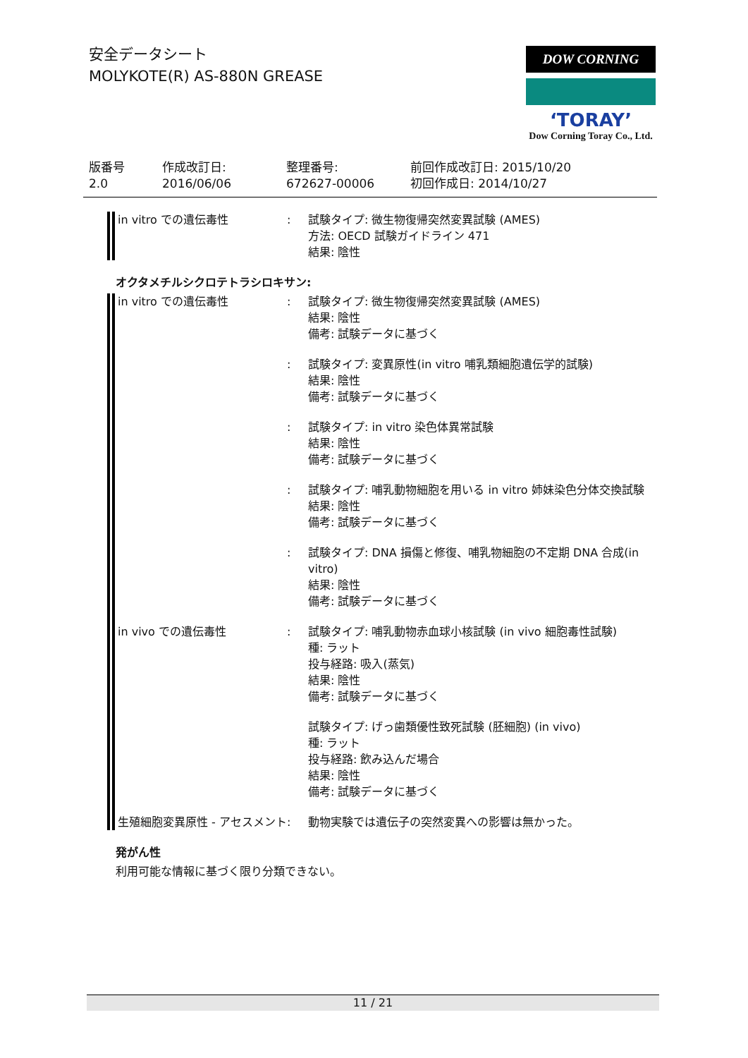安全データシート
MOLYKOTE(R) AS-880N GREASE
DOW CORNING
‘TORAY’
Dow Corning Toray Co., Ltd.
版番号
2.0
作成改訂日:
2016/06/06
整理番号:
672627-00006
前回作成改訂日: 2015/10/20
初回作成日: 2014/10/27
in vitro での遺伝毒性 : 試験タイプ: 微生物復帰突然変異試験 (AMES)
方法: OECD 試験ガイドライン 471
結果: 陰性
オクタメチルシクロテトラシロキサン:
in vitro での遺伝毒性 : 試験タイプ: 微生物復帰突然変異試験 (AMES)
結果: 陰性
備考: 試験データに基づく
: 試験タイプ: 変異原性(in vitro 哺乳類細胞遺伝学的試験)
結果: 陰性
備考: 試験データに基づく
: 試験タイプ: in vitro 染色体異常試験
結果: 陰性
備考: 試験データに基づく
: 試験タイプ: 哺乳動物細胞を用いる in vitro 姉妹染色分体交換試験
結果: 陰性
備考: 試験データに基づく
: 試験タイプ: DNA 損傷と修復、哺乳物細胞の不定期 DNA 合成(in vitro)
結果: 陰性
備考: 試験データに基づく
in vivo での遺伝毒性 : 試験タイプ: 哺乳動物赤血球小核試験 (in vivo 細胞毒性試験)
種: ラット
投与経路: 吸入(蒸気)
結果: 陰性
備考: 試験データに基づく
試験タイプ: げっ歯類優性致死試験 (胚細胞) (in vivo)
種: ラット
投与経路: 飲み込んだ場合
結果: 陰性
備考: 試験データに基づく
生殖細胞変異原性 - アセスメント
: 動物実験では遺伝子の突然変異への影響は無かった。
発がん性
利用可能な情報に基づく限り分類できない。
11 / 21